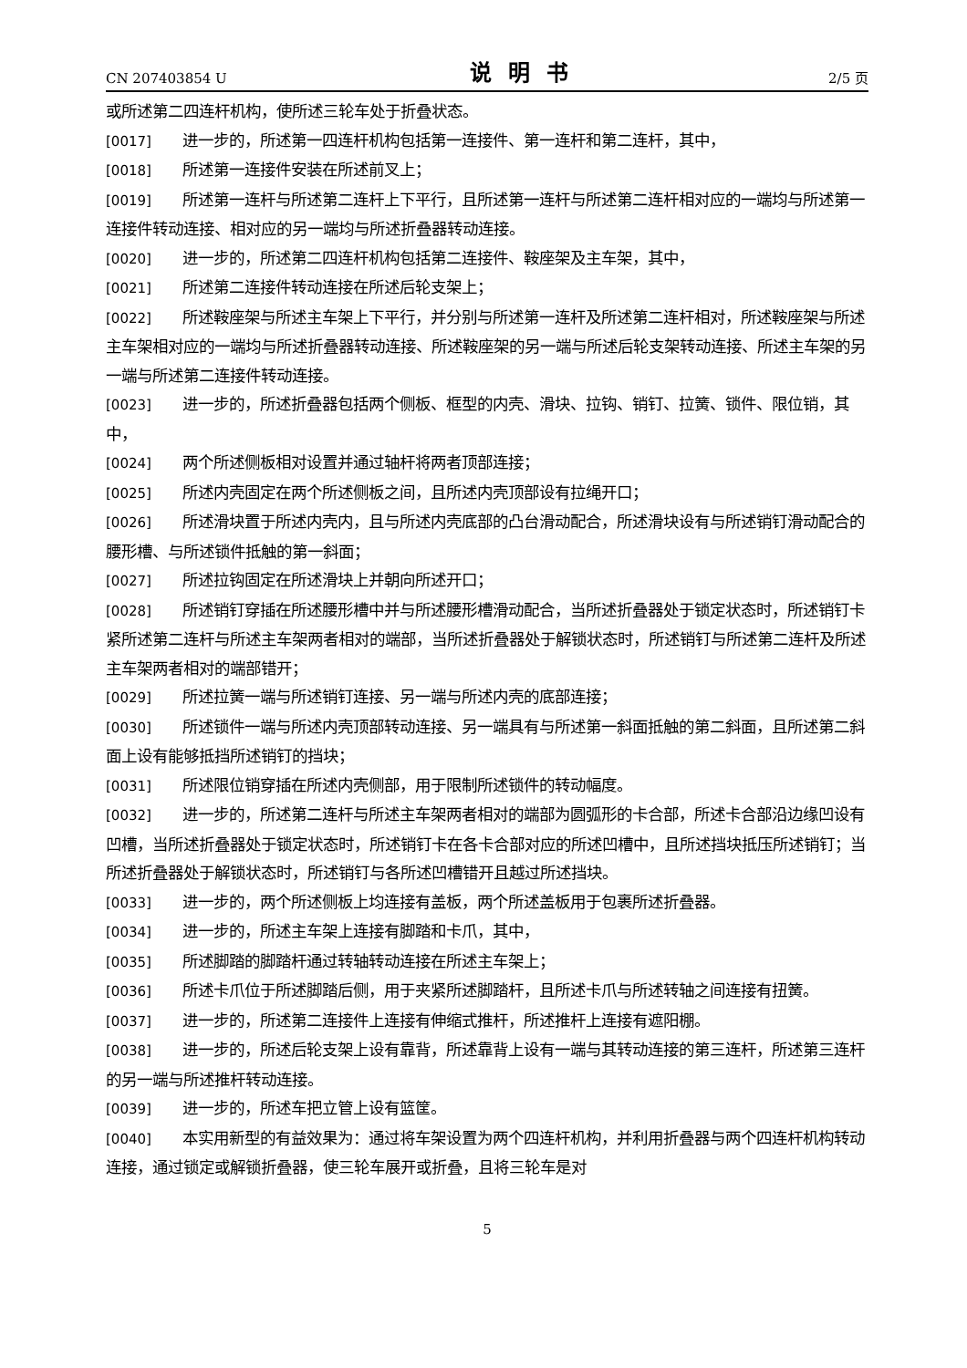CN 207403854 U 说明书 2/5 页
或所述第二四连杆机构，使所述三轮车处于折叠状态。
[0017] 进一步的，所述第一四连杆机构包括第一连接件、第一连杆和第二连杆，其中，
[0018] 所述第一连接件安装在所述前叉上；
[0019] 所述第一连杆与所述第二连杆上下平行，且所述第一连杆与所述第二连杆相对应的一端均与所述第一连接件转动连接、相对应的另一端均与所述折叠器转动连接。
[0020] 进一步的，所述第二四连杆机构包括第二连接件、鞍座架及主车架，其中，
[0021] 所述第二连接件转动连接在所述后轮支架上；
[0022] 所述鞍座架与所述主车架上下平行，并分别与所述第一连杆及所述第二连杆相对，所述鞍座架与所述主车架相对应的一端均与所述折叠器转动连接、所述鞍座架的另一端与所述后轮支架转动连接、所述主车架的另一端与所述第二连接件转动连接。
[0023] 进一步的，所述折叠器包括两个侧板、框型的内壳、滑块、拉钩、销钉、拉簧、锁件、限位销，其中，
[0024] 两个所述侧板相对设置并通过轴杆将两者顶部连接；
[0025] 所述内壳固定在两个所述侧板之间，且所述内壳顶部设有拉绳开口；
[0026] 所述滑块置于所述内壳内，且与所述内壳底部的凸台滑动配合，所述滑块设有与所述销钉滑动配合的腰形槽、与所述锁件抵触的第一斜面；
[0027] 所述拉钩固定在所述滑块上并朝向所述开口；
[0028] 所述销钉穿插在所述腰形槽中并与所述腰形槽滑动配合，当所述折叠器处于锁定状态时，所述销钉卡紧所述第二连杆与所述主车架两者相对的端部，当所述折叠器处于解锁状态时，所述销钉与所述第二连杆及所述主车架两者相对的端部错开；
[0029] 所述拉簧一端与所述销钉连接、另一端与所述内壳的底部连接；
[0030] 所述锁件一端与所述内壳顶部转动连接、另一端具有与所述第一斜面抵触的第二斜面，且所述第二斜面上设有能够抵挡所述销钉的挡块；
[0031] 所述限位销穿插在所述内壳侧部，用于限制所述锁件的转动幅度。
[0032] 进一步的，所述第二连杆与所述主车架两者相对的端部为圆弧形的卡合部，所述卡合部沿边缘凹设有凹槽，当所述折叠器处于锁定状态时，所述销钉卡在各卡合部对应的所述凹槽中，且所述挡块抵压所述销钉；当所述折叠器处于解锁状态时，所述销钉与各所述凹槽错开且越过所述挡块。
[0033] 进一步的，两个所述侧板上均连接有盖板，两个所述盖板用于包裹所述折叠器。
[0034] 进一步的，所述主车架上连接有脚踏和卡爪，其中，
[0035] 所述脚踏的脚踏杆通过转轴转动连接在所述主车架上；
[0036] 所述卡爪位于所述脚踏后侧，用于夹紧所述脚踏杆，且所述卡爪与所述转轴之间连接有扭簧。
[0037] 进一步的，所述第二连接件上连接有伸缩式推杆，所述推杆上连接有遮阳棚。
[0038] 进一步的，所述后轮支架上设有靠背，所述靠背上设有一端与其转动连接的第三连杆，所述第三连杆的另一端与所述推杆转动连接。
[0039] 进一步的，所述车把立管上设有篮筐。
[0040] 本实用新型的有益效果为：通过将车架设置为两个四连杆机构，并利用折叠器与两个四连杆机构转动连接，通过锁定或解锁折叠器，使三轮车展开或折叠，且将三轮车是对
5